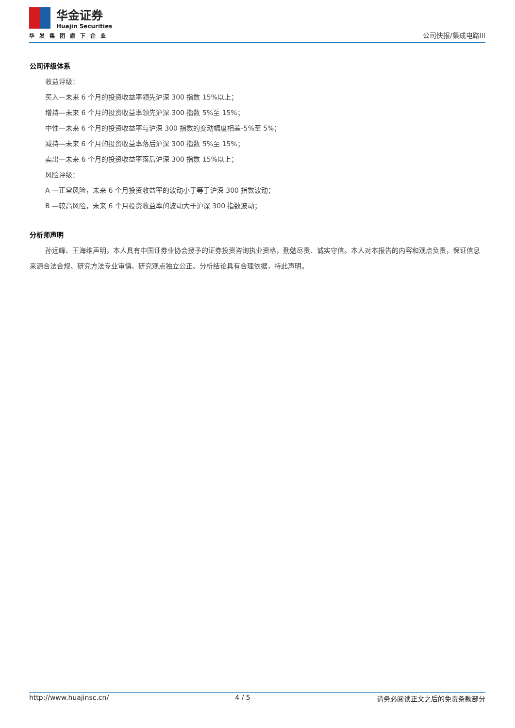华金证券
Huajin Securities
华发集团旗下企业
公司快报/集成电路III
公司评级体系
收益评级：
买入—未来 6 个月的投资收益率领先沪深 300 指数 15%以上；
增持—未来 6 个月的投资收益率领先沪深 300 指数 5%至 15%；
中性—未来 6 个月的投资收益率与沪深 300 指数的变动幅度相差-5%至 5%；
减持—未来 6 个月的投资收益率落后沪深 300 指数 5%至 15%；
卖出—未来 6 个月的投资收益率落后沪深 300 指数 15%以上；
风险评级：
A —正常风险，未来 6 个月投资收益率的波动小于等于沪深 300 指数波动；
B —较高风险，未来 6 个月投资收益率的波动大于沪深 300 指数波动；
分析师声明
孙远峰、王海维声明，本人具有中国证券业协会授予的证券投资咨询执业资格，勤勉尽责、诚实守信。本人对本报告的内容和观点负责，保证信息来源合法合规、研究方法专业审慎、研究观点独立公正、分析结论具有合理依据，特此声明。
http://www.huajinsc.cn/ 4 / 5 请务必阅读正文之后的免责条款部分